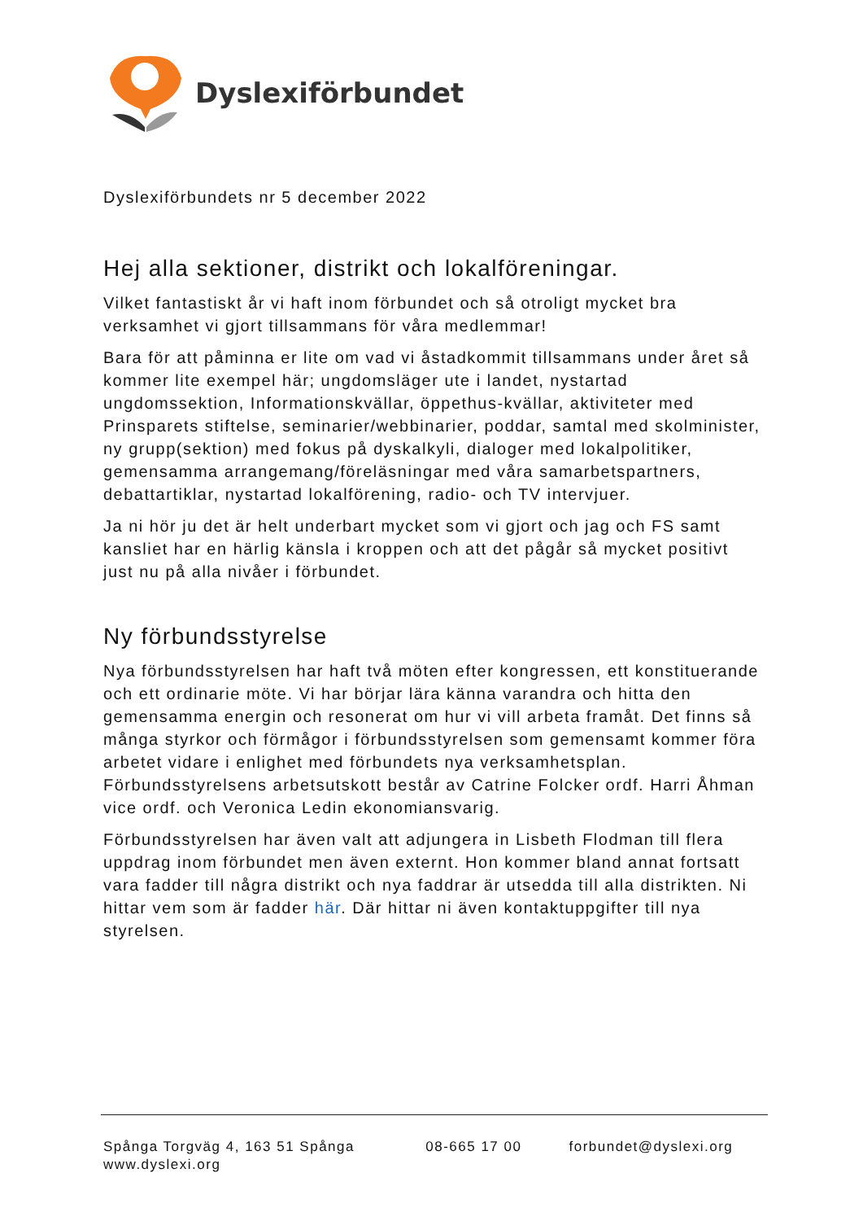Dyslexiförbundet
Dyslexiförbundets nr 5 december 2022
Hej alla sektioner, distrikt och lokalföreningar.
Vilket fantastiskt år vi haft inom förbundet och så otroligt mycket bra verksamhet vi gjort tillsammans för våra medlemmar!
Bara för att påminna er lite om vad vi åstadkommit tillsammans under året så kommer lite exempel här; ungdomsläger ute i landet, nystartad ungdomssektion, Informationskvällar, öppethus-kvällar, aktiviteter med Prinsparets stiftelse, seminarier/webbinarier, poddar, samtal med skolminister, ny grupp(sektion) med fokus på dyskalkyli, dialoger med lokalpolitiker, gemensamma arrangemang/föreläsningar med våra samarbetspartners, debattartiklar, nystartad lokalförening, radio- och TV intervjuer.
Ja ni hör ju det är helt underbart mycket som vi gjort och jag och FS samt kansliet har en härlig känsla i kroppen och att det pågår så mycket positivt just nu på alla nivåer i förbundet.
Ny förbundsstyrelse
Nya förbundsstyrelsen har haft två möten efter kongressen, ett konstituerande och ett ordinarie möte. Vi har börjar lära känna varandra och hitta den gemensamma energin och resonerat om hur vi vill arbeta framåt. Det finns så många styrkor och förmågor i förbundsstyrelsen som gemensamt kommer föra arbetet vidare i enlighet med förbundets nya verksamhetsplan. Förbundsstyrelsens arbetsutskott består av Catrine Folcker ordf. Harri Åhman vice ordf. och Veronica Ledin ekonomiansvarig.
Förbundsstyrelsen har även valt att adjungera in Lisbeth Flodman till flera uppdrag inom förbundet men även externt. Hon kommer bland annat fortsatt vara fadder till några distrikt och nya faddrar är utsedda till alla distrikten. Ni hittar vem som är fadder här. Där hittar ni även kontaktuppgifter till nya styrelsen.
Spånga Torgväg 4, 163 51 Spånga 08-665 17 00 forbundet@dyslexi.org
www.dyslexi.org